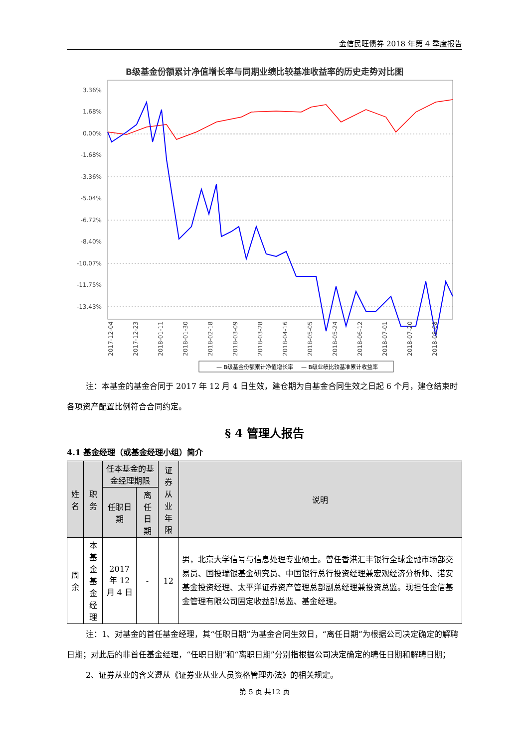金信民旺债券 2018 年第 4 季度报告
B级基金份额累计净值增长率与同期业绩比较基准收益率的历史走势对比图
3.36%
1.68%
0.00%
-1.68%
-3.36%
-5.04%
-6.72%
-8.40%
-10.07%
-11.75%
-13.43%
2017-12-04
2017-12-23
2018-01-11
2018-01-30
2018-02-18
2018-03-09
2018-03-28
2018-04-16
2018-05-05
2018-05-24
2018-06-12
2018-07-01
2018-07-20
2018-08-08
— B级基金份额累计净值增长率
— B级业绩比较基准累计收益率
注：本基金的基金合同于 2017 年 12 月 4 日生效，建仓期为自基金合同生效之日起 6 个月，建仓结束时各项资产配置比例符合合同约定。
§ 4 管理人报告
4.1 基金经理（或基金经理小组）简介
| 姓名 | 职务 | 任本基金的基金经理期限 | | 证券从 业年限 | 说明 |
| --- | --- | --- | --- | --- | --- |
| | | 任职日期 | 离任日期 | | |
| 周余 | 本基金 基金经 理 | 2017 年 12 月 4 日 | - | 12 | 男，北京大学信号与信息处理专业硕士。曾任香港汇丰银行全球金融市场部交易员、国投瑞银基金研究员、中国银行总行投资经理兼宏观经济分析师、诺安基金投资经理、太平洋证券资产管理总部副总经理兼投资总监。现担任金信基金管理有限公司固定收益部总监、基金经理。 |
注：1、对基金的首任基金经理，其“任职日期”为基金合同生效日，“离任日期”为根据公司决定确定的解聘日期；对此后的非首任基金经理，“任职日期”和“离职日期”分别指根据公司决定确定的聘任日期和解聘日期；
2、证券从业的含义遵从《证券业从业人员资格管理办法》的相关规定。
第 5 页 共12 页